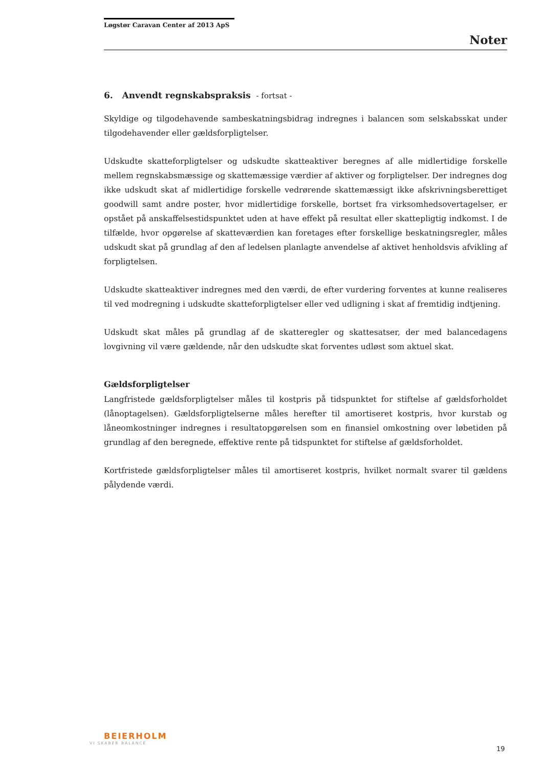Løgstør Caravan Center af 2013 ApS
Noter
6. Anvendt regnskabspraksis - fortsat -
Skyldige og tilgodehavende sambeskatningsbidrag indregnes i balancen som selskabsskat under tilgodehavender eller gældsforpligtelser.
Udskudte skatteforpligtelser og udskudte skatteaktiver beregnes af alle midlertidige forskelle mellem regnskabsmæssige og skattemæssige værdier af aktiver og forpligtelser. Der indregnes dog ikke udskudt skat af midlertidige forskelle vedrørende skattemæssigt ikke afskrivningsberettiget goodwill samt andre poster, hvor midlertidige forskelle, bortset fra virksomhedsovertagelser, er opstået på anskaffelsestidspunktet uden at have effekt på resultat eller skattepligtig indkomst. I de tilfælde, hvor opgørelse af skatteværdien kan foretages efter forskellige beskatningsregler, måles udskudt skat på grundlag af den af ledelsen planlagte anvendelse af aktivet henholdsvis afvikling af forpligtelsen.
Udskudte skatteaktiver indregnes med den værdi, de efter vurdering forventes at kunne realiseres til ved modregning i udskudte skatteforpligtelser eller ved udligning i skat af fremtidig indtjening.
Udskudt skat måles på grundlag af de skatteregler og skattesatser, der med balancedagens lovgivning vil være gældende, når den udskudte skat forventes udløst som aktuel skat.
Gældsforpligtelser
Langfristede gældsforpligtelser måles til kostpris på tidspunktet for stiftelse af gældsforholdet (lånoptagelsen). Gældsforpligtelserne måles herefter til amortiseret kostpris, hvor kurstab og låneomkostninger indregnes i resultatopgørelsen som en finansiel omkostning over løbetiden på grundlag af den beregnede, effektive rente på tidspunktet for stiftelse af gældsforholdet.
Kortfristede gældsforpligtelser måles til amortiseret kostpris, hvilket normalt svarer til gældens pålydende værdi.
BEIERHOLM
VI SKABER BALANCE
19